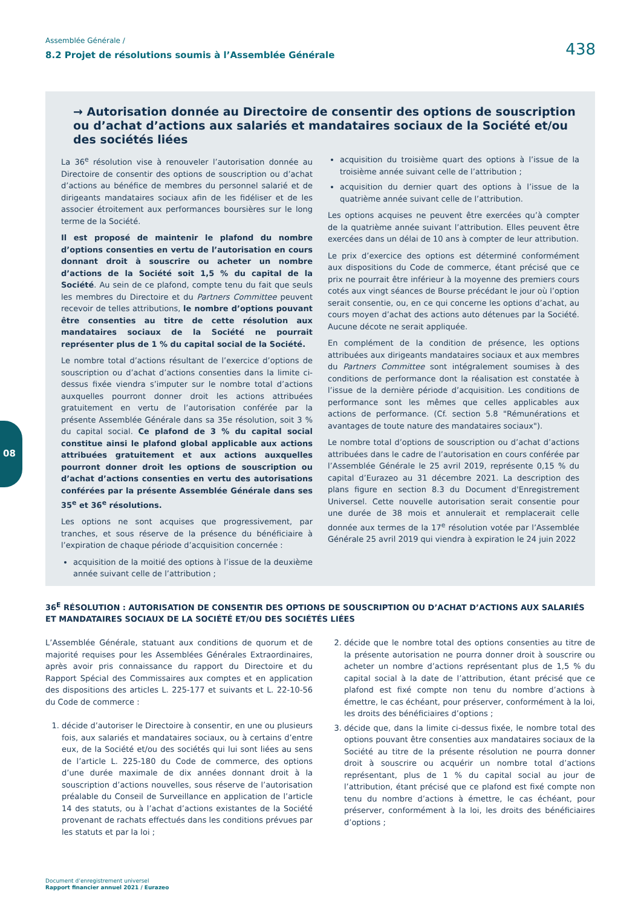Assemblée Générale /
8.2 Projet de résolutions soumis à l’Assemblée Générale
438
08
→ Autorisation donnée au Directoire de consentir des options de souscription ou d’achat d’actions aux salariés et mandataires sociaux de la Société et/ou des sociétés liées
La 36<sup>e</sup> résolution vise à renouveler l’autorisation donnée au Directoire de consentir des options de souscription ou d’achat d’actions au bénéfice de membres du personnel salarié et de dirigeants mandataires sociaux afin de les fidéliser et de les associer étroitement aux performances boursières sur le long terme de la Société.
Il est proposé de maintenir le plafond du nombre d’options consenties en vertu de l’autorisation en cours donnant droit à souscrire ou acheter un nombre d’actions de la Société soit 1,5 % du capital de la Société. Au sein de ce plafond, compte tenu du fait que seuls les membres du Directoire et du Partners Committee peuvent recevoir de telles attributions, le nombre d’options pouvant être consenties au titre de cette résolution aux mandataires sociaux de la Société ne pourrait représenter plus de 1 % du capital social de la Société.
Le nombre total d’actions résultant de l’exercice d’options de souscription ou d’achat d’actions consenties dans la limite ci-dessus fixée viendra s’imputer sur le nombre total d’actions auxquelles pourront donner droit les actions attribuées gratuitement en vertu de l’autorisation conférée par la présente Assemblée Générale dans sa 35e résolution, soit 3 % du capital social. Ce plafond de 3 % du capital social constitue ainsi le plafond global applicable aux actions attribuées gratuitement et aux actions auxquelles pourront donner droit les options de souscription ou d’achat d’actions consenties en vertu des autorisations conférées par la présente Assemblée Générale dans ses 35<sup>e</sup> et 36<sup>e</sup> résolutions.
Les options ne sont acquises que progressivement, par tranches, et sous réserve de la présence du bénéficiaire à l’expiration de chaque période d’acquisition concernée :
acquisition de la moitié des options à l’issue de la deuxième année suivant celle de l’attribution ;
acquisition du troisième quart des options à l’issue de la troisième année suivant celle de l’attribution ;
acquisition du dernier quart des options à l’issue de la quatrième année suivant celle de l’attribution.
Les options acquises ne peuvent être exercées qu’à compter de la quatrième année suivant l’attribution. Elles peuvent être exercées dans un délai de 10 ans à compter de leur attribution.
Le prix d’exercice des options est déterminé conformément aux dispositions du Code de commerce, étant précisé que ce prix ne pourrait être inférieur à la moyenne des premiers cours cotés aux vingt séances de Bourse précédant le jour où l’option serait consentie, ou, en ce qui concerne les options d’achat, au cours moyen d’achat des actions auto détenues par la Société. Aucune décote ne serait appliquée.
En complément de la condition de présence, les options attribuées aux dirigeants mandataires sociaux et aux membres du Partners Committee sont intégralement soumises à des conditions de performance dont la réalisation est constatée à l’issue de la dernière période d’acquisition. Les conditions de performance sont les mêmes que celles applicables aux actions de performance. (Cf. section 5.8 "Rémunérations et avantages de toute nature des mandataires sociaux").
Le nombre total d’options de souscription ou d’achat d’actions attribuées dans le cadre de l’autorisation en cours conférée par l’Assemblée Générale le 25 avril 2019, représente 0,15 % du capital d’Eurazeo au 31 décembre 2021. La description des plans figure en section 8.3 du Document d'Enregistrement Universel. Cette nouvelle autorisation serait consentie pour une durée de 38 mois et annulerait et remplacerait celle donnée aux termes de la 17<sup>e</sup> résolution votée par l’Assemblée Générale 25 avril 2019 qui viendra à expiration le 24 juin 2022
36<sup>E</sup> RÉSOLUTION : AUTORISATION DE CONSENTIR DES OPTIONS DE SOUSCRIPTION OU D’ACHAT D’ACTIONS AUX SALARIÉS ET MANDATAIRES SOCIAUX DE LA SOCIÉTÉ ET/OU DES SOCIÉTÉS LIÉES
L’Assemblée Générale, statuant aux conditions de quorum et de majorité requises pour les Assemblées Générales Extraordinaires, après avoir pris connaissance du rapport du Directoire et du Rapport Spécial des Commissaires aux comptes et en application des dispositions des articles L. 225-177 et suivants et L. 22-10-56 du Code de commerce :
1. décide d’autoriser le Directoire à consentir, en une ou plusieurs fois, aux salariés et mandataires sociaux, ou à certains d’entre eux, de la Société et/ou des sociétés qui lui sont liées au sens de l’article L. 225-180 du Code de commerce, des options d’une durée maximale de dix années donnant droit à la souscription d’actions nouvelles, sous réserve de l’autorisation préalable du Conseil de Surveillance en application de l’article 14 des statuts, ou à l’achat d’actions existantes de la Société provenant de rachats effectués dans les conditions prévues par les statuts et par la loi ;
2. décide que le nombre total des options consenties au titre de la présente autorisation ne pourra donner droit à souscrire ou acheter un nombre d’actions représentant plus de 1,5 % du capital social à la date de l’attribution, étant précisé que ce plafond est fixé compte non tenu du nombre d’actions à émettre, le cas échéant, pour préserver, conformément à la loi, les droits des bénéficiaires d’options ;
3. décide que, dans la limite ci-dessus fixée, le nombre total des options pouvant être consenties aux mandataires sociaux de la Société au titre de la présente résolution ne pourra donner droit à souscrire ou acquérir un nombre total d’actions représentant, plus de 1 % du capital social au jour de l’attribution, étant précisé que ce plafond est fixé compte non tenu du nombre d’actions à émettre, le cas échéant, pour préserver, conformément à la loi, les droits des bénéficiaires d’options ;
Document d’enregistrement universel
Rapport financier annuel 2021 / Eurazeo